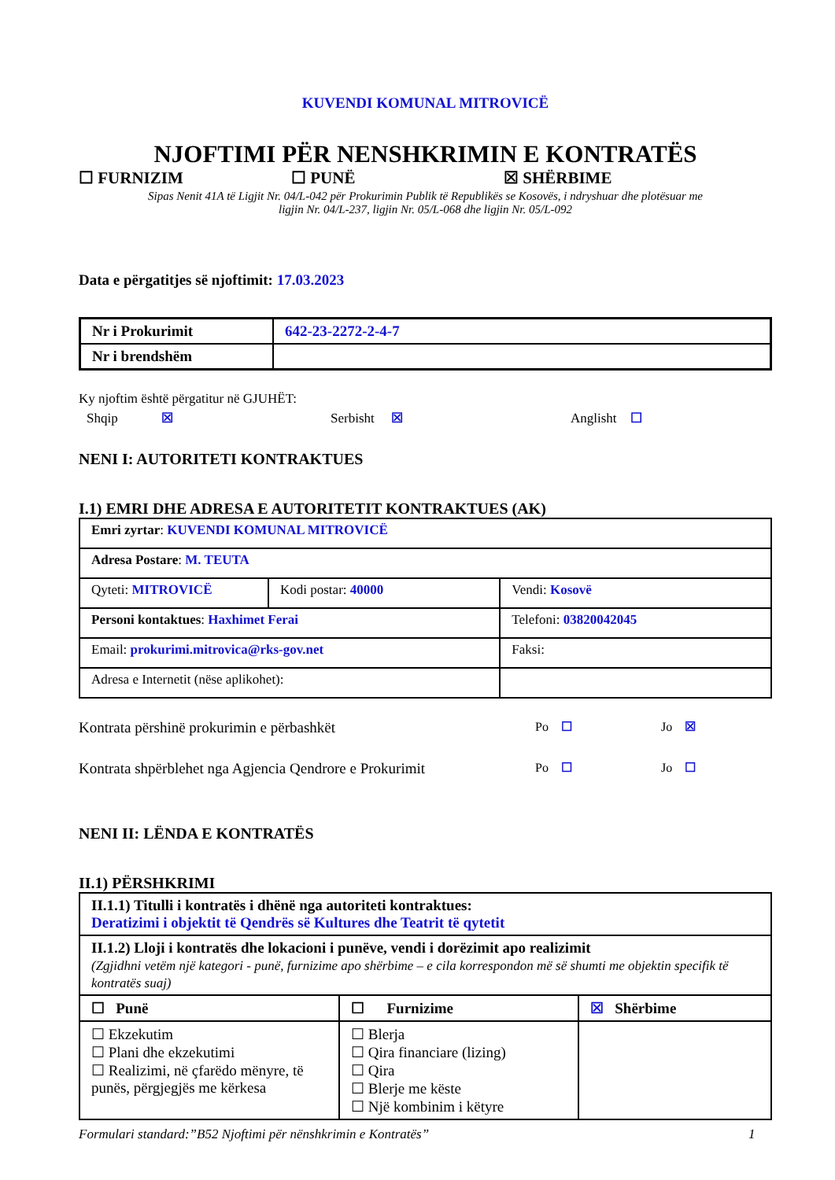KUVENDI KOMUNAL MITROVICË
NJOFTIMI PËR NENSHKRIMIN E KONTRATËS
☐ FURNIZIM ☐ PUNË ☒ SHËRBIME
Sipas Nenit 41A të Ligjit Nr. 04/L-042 për Prokurimin Publik të Republikës se Kosovës, i ndryshuar dhe plotësuar me
ligjin Nr. 04/L-237, ligjin Nr. 05/L-068 dhe ligjin Nr. 05/L-092
Data e përgatitjes së njoftimit: 17.03.2023
| Nr i Prokurimit | 642-23-2272-2-4-7 |
| Nr i brendshëm | |
Ky njoftim është përgatitur në GJUHËT:
Shqip ☒ Serbisht ☒ Anglisht ☐
NENI I: AUTORITETI KONTRAKTUES
I.1) EMRI DHE ADRESA E AUTORITETIT KONTRAKTUES (AK)
| Emri zyrtar : KUVENDI KOMUNAL MITROVICË | | |
| Adresa Postare : M. TEUTA | | |
| Qyteti: MITROVICË | Kodi postar: 40000 | Vendi: Kosovë |
| Personi kontaktues : Haxhimet Ferai | | Telefoni: 03820042045 |
| Email: prokurimi.mitrovica@rks-gov.net | | Faksi: |
| Adresa e Internetit (nëse aplikohet): | | |
Kontrata përshinë prokurimin e përbashkët
Po ☐ Jo ☒
Kontrata shpërblehet nga Agjencia Qendrore e Prokurimit
Po ☐ Jo ☐
NENI II: LËNDA E KONTRATËS
II.1) PËRSHKRIMI
| II.1.1) Titulli i kontratës i dhënë nga autoriteti kontraktues: Deratizimi i objektit të Qendrës së Kultures dhe Teatrit të qytetit | | |
| II.1.2) Lloji i kontratës dhe lokacioni i punëve, vendi i dorëzimit apo realizimit (Zgjidhni vetëm një kategori - punë, furnizime apo shërbime – e cila korrespondon më së shumti me objektin specifik të kontratës suaj) | | |
| ☐ Punë | ☐ Furnizime | ☒ Shërbime |
| ☐ Ekzekutim ☐ Plani dhe ekzekutimi ☐ Realizimi, në çfarëdo mënyre, të punës, përgjegjës me kërkesa | ☐ Blerja ☐ Qira financiare (lizing) ☐ Qira ☐ Blerje me këste ☐ Një kombinim i këtyre | |
Formulari standard:”B52 Njoftimi për nënshkrimin e Kontratës”
1